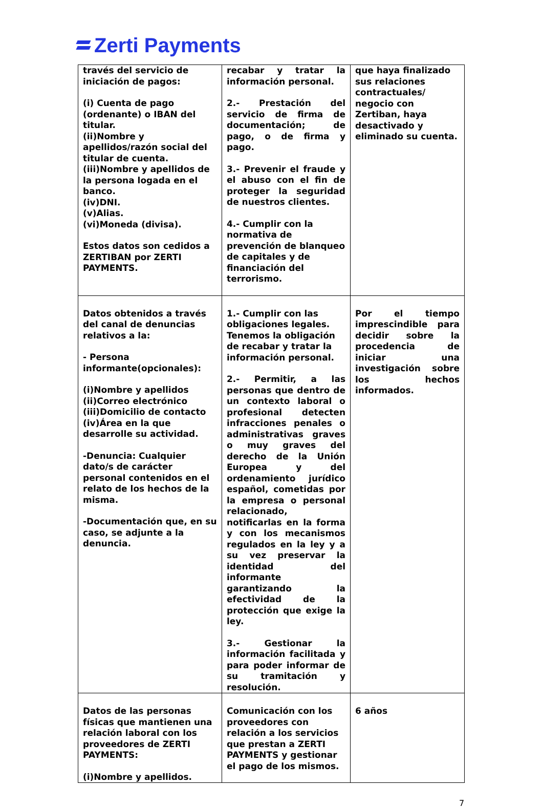Zerti Payments
| través del servicio de iniciación de pagos: (i) Cuenta de pago (ordenante) o IBAN del titular. (ii)Nombre y apellidos/razón social del titular de cuenta. (iii)Nombre y apellidos de la persona logada en el banco. (iv)DNI. (v)Alias. (vi)Moneda (divisa). Estos datos son cedidos a ZERTIBAN por ZERTI PAYMENTS. | recabar y tratar la información personal. 2.- Prestación del servicio de firma de documentación; de pago, o de firma y pago. 3.- Prevenir el fraude y el abuso con el fin de proteger la seguridad de nuestros clientes. 4.- Cumplir con la normativa de prevención de blanqueo de capitales y de financiación del terrorismo. | que haya finalizado sus relaciones contractuales/ negocio con Zertiban, haya desactivado y eliminado su cuenta. |
| Datos obtenidos a través del canal de denuncias relativos a la: - Persona informante(opcionales): (i)Nombre y apellidos (ii)Correo electrónico (iii)Domicilio de contacto (iv)Área en la que desarrolle su actividad. -Denuncia: Cualquier dato/s de carácter personal contenidos en el relato de los hechos de la misma. -Documentación que, en su caso, se adjunte a la denuncia. | 1.- Cumplir con las obligaciones legales. Tenemos la obligación de recabar y tratar la información personal. 2.- Permitir, a las personas que dentro de un contexto laboral o profesional detecten infracciones penales o administrativas graves o muy graves del derecho de la Unión Europea y del ordenamiento jurídico español, cometidas por la empresa o personal relacionado, notificarlas en la forma y con los mecanismos regulados en la ley y a su vez preservar la identidad del informante garantizando la efectividad de la protección que exige la ley. 3.- Gestionar la información facilitada y para poder informar de su tramitación y resolución. | Por el tiempo imprescindible para decidir sobre la procedencia de iniciar una investigación sobre los hechos informados. |
| Datos de las personas físicas que mantienen una relación laboral con los proveedores de ZERTI PAYMENTS: (i)Nombre y apellidos. | Comunicación con los proveedores con relación a los servicios que prestan a ZERTI PAYMENTS y gestionar el pago de los mismos. | 6 años |
7